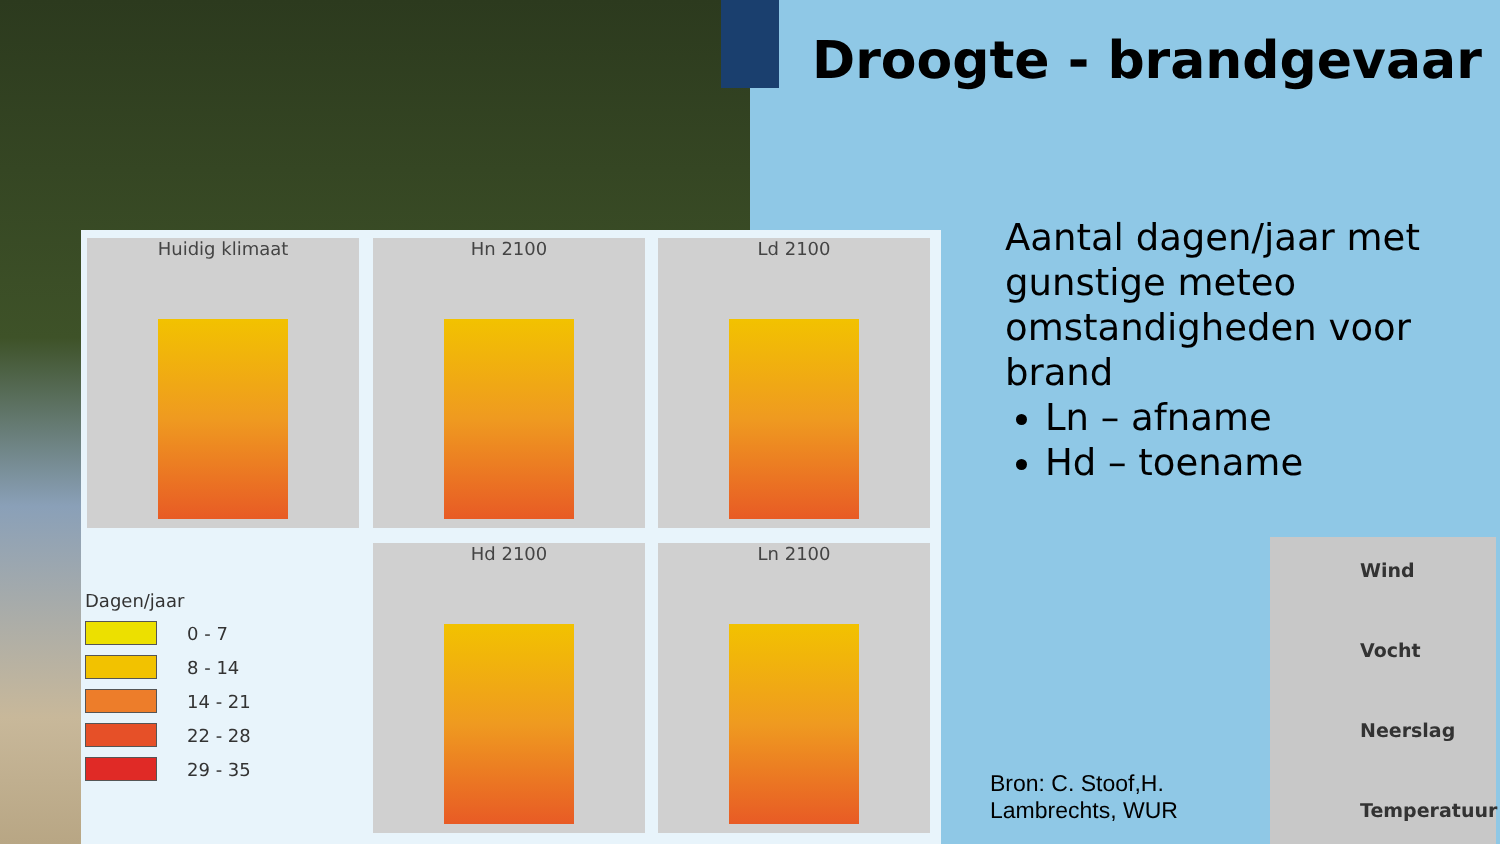Droogte - brandgevaar
Huidig klimaat Hn 2100 Ld 2100
Dagen/jaar
0 - 7
8 - 14
14 - 21
22 - 28
29 - 35
Hd 2100 Ln 2100
Aantal dagen/jaar met gunstige meteo omstandigheden voor brand
Ln – afname
Hd – toename
Bron: C. Stoof,H.
Lambrechts, WUR
Wind
Vocht
Neerslag
Temperatuur